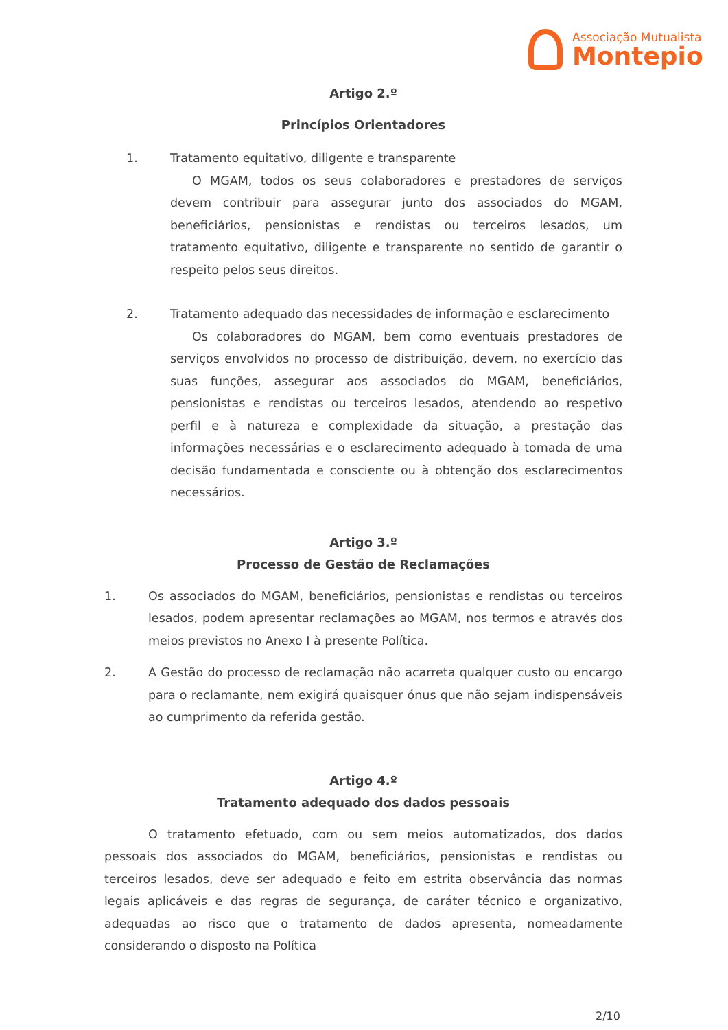Associação Mutualista
Montepio
Artigo 2.º
Princípios Orientadores
1.
Tratamento equitativo, diligente e transparente
O MGAM, todos os seus colaboradores e prestadores de serviços devem contribuir para assegurar junto dos associados do MGAM, beneficiários, pensionistas e rendistas ou terceiros lesados, um tratamento equitativo, diligente e transparente no sentido de garantir o respeito pelos seus direitos.
2.
Tratamento adequado das necessidades de informação e esclarecimento
Os colaboradores do MGAM, bem como eventuais prestadores de serviços envolvidos no processo de distribuição, devem, no exercício das suas funções, assegurar aos associados do MGAM, beneficiários, pensionistas e rendistas ou terceiros lesados, atendendo ao respetivo perfil e à natureza e complexidade da situação, a prestação das informações necessárias e o esclarecimento adequado à tomada de uma decisão fundamentada e consciente ou à obtenção dos esclarecimentos necessários.
Artigo 3.º
Processo de Gestão de Reclamações
1.
Os associados do MGAM, beneficiários, pensionistas e rendistas ou terceiros lesados, podem apresentar reclamações ao MGAM, nos termos e através dos meios previstos no Anexo I à presente Política.
2.
A Gestão do processo de reclamação não acarreta qualquer custo ou encargo para o reclamante, nem exigirá quaisquer ónus que não sejam indispensáveis ao cumprimento da referida gestão.
Artigo 4.º
Tratamento adequado dos dados pessoais
O tratamento efetuado, com ou sem meios automatizados, dos dados pessoais dos associados do MGAM, beneficiários, pensionistas e rendistas ou terceiros lesados, deve ser adequado e feito em estrita observância das normas legais aplicáveis e das regras de segurança, de caráter técnico e organizativo, adequadas ao risco que o tratamento de dados apresenta, nomeadamente considerando o disposto na Política
2/10